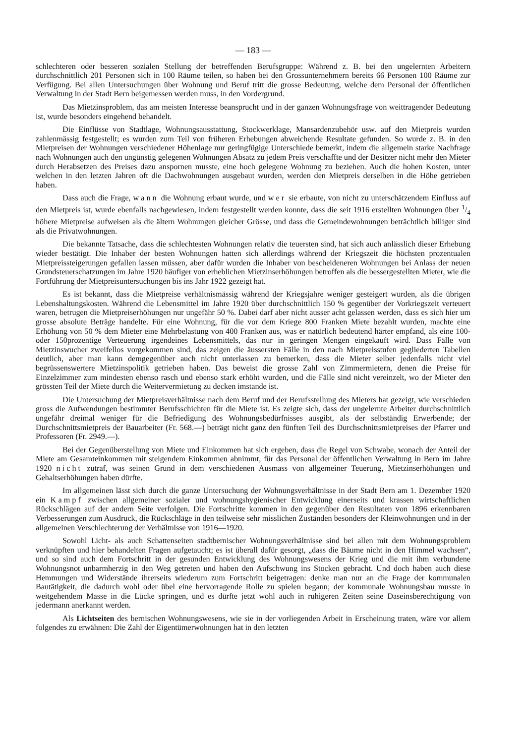— 183 —
schlechteren oder besseren sozialen Stellung der betreffenden Berufsgruppe: Während z. B. bei den ungelernten Arbeitern durchschnittlich 201 Personen sich in 100 Räume teilen, so haben bei den Grossunternehmern bereits 66 Personen 100 Räume zur Verfügung. Bei allen Untersuchungen über Wohnung und Beruf tritt die grosse Bedeutung, welche dem Personal der öffentlichen Verwaltung in der Stadt Bern beigemessen werden muss, in den Vordergrund.
Das Mietzinsproblem, das am meisten Interesse beansprucht und in der ganzen Wohnungsfrage von weittragender Bedeutung ist, wurde besonders eingehend behandelt.
Die Einflüsse von Stadtlage, Wohnungsausstattung, Stockwerklage, Mansardenzubehör usw. auf den Mietpreis wurden zahlenmässig festgestellt; es wurden zum Teil von früheren Erhebungen abweichende Resultate gefunden. So wurde z. B. in den Mietpreisen der Wohnungen verschiedener Höhenlage nur geringfügige Unterschiede bemerkt, indem die allgemein starke Nachfrage nach Wohnungen auch den ungünstig gelegenen Wohnungen Absatz zu jedem Preis verschaffte und der Besitzer nicht mehr den Mieter durch Herabsetzen des Preises dazu anspornen musste, eine hoch gelegene Wohnung zu beziehen. Auch die hohen Kosten, unter welchen in den letzten Jahren oft die Dachwohnungen ausgebaut wurden, werden den Mietpreis derselben in die Höhe getrieben haben.
Dass auch die Frage, wann die Wohnung erbaut wurde, und wer sie erbaute, von nicht zu unterschätzendem Einfluss auf den Mietpreis ist, wurde ebenfalls nachgewiesen, indem festgestellt werden konnte, dass die seit 1916 erstellten Wohnungen über 1/4 höhere Mietpreise aufweisen als die ältern Wohnungen gleicher Grösse, und dass die Gemeindewohnungen beträchtlich billiger sind als die Privatwohnungen.
Die bekannte Tatsache, dass die schlechtesten Wohnungen relativ die teuersten sind, hat sich auch anlässlich dieser Erhebung wieder bestätigt. Die Inhaber der besten Wohnungen hatten sich allerdings während der Kriegszeit die höchsten prozentualen Mietpreissteigerungen gefallen lassen müssen, aber dafür wurden die Inhaber von bescheideneren Wohnungen bei Anlass der neuen Grundsteuerschatzungen im Jahre 1920 häufiger von erheblichen Mietzinserhöhungen betroffen als die bessergestellten Mieter, wie die Fortführung der Mietpreisuntersuchungen bis ins Jahr 1922 gezeigt hat.
Es ist bekannt, dass die Mietpreise verhältnismässig während der Kriegsjahre weniger gesteigert wurden, als die übrigen Lebenshaltungskosten. Während die Lebensmittel im Jahre 1920 über durchschnittlich 150 % gegenüber der Vorkriegszeit verteuert waren, betrugen die Mietpreiserhöhungen nur ungefähr 50 %. Dabei darf aber nicht ausser acht gelassen werden, dass es sich hier um grosse absolute Beträge handelte. Für eine Wohnung, für die vor dem Kriege 800 Franken Miete bezahlt wurden, machte eine Erhöhung von 50 % dem Mieter eine Mehrbelastung von 400 Franken aus, was er natürlich bedeutend härter empfand, als eine 100- oder 150prozentige Verteuerung irgendeines Lebensmittels, das nur in geringen Mengen eingekauft wird. Dass Fälle von Mietzinswucher zweifellos vorgekommen sind, das zeigen die äussersten Fälle in den nach Mietpreisstufen gegliederten Tabellen deutlich, aber man kann demgegenüber auch nicht unterlassen zu bemerken, dass die Mieter selber jedenfalls nicht viel begrüssenswertere Mietzinspolitik getrieben haben. Das beweist die grosse Zahl von Zimmermietern, denen die Preise für Einzelzimmer zum mindesten ebenso rasch und ebenso stark erhöht wurden, und die Fälle sind nicht vereinzelt, wo der Mieter den grössten Teil der Miete durch die Weitervermietung zu decken imstande ist.
Die Untersuchung der Mietpreisverhältnisse nach dem Beruf und der Berufsstellung des Mieters hat gezeigt, wie verschieden gross die Aufwendungen bestimmter Berufsschichten für die Miete ist. Es zeigte sich, dass der ungelernte Arbeiter durchschnittlich ungefähr dreimal weniger für die Befriedigung des Wohnungsbedürfnisses ausgibt, als der selbständig Erwerbende; der Durchschnittsmietpreis der Bauarbeiter (Fr. 568.—) beträgt nicht ganz den fünften Teil des Durchschnittsmietpreises der Pfarrer und Professoren (Fr. 2949.—).
Bei der Gegenüberstellung von Miete und Einkommen hat sich ergeben, dass die Regel von Schwabe, wonach der Anteil der Miete am Gesamteinkommen mit steigendem Einkommen abnimmt, für das Personal der öffentlichen Verwaltung in Bern im Jahre 1920 nicht zutraf, was seinen Grund in dem verschiedenen Ausmass von allgemeiner Teuerung, Mietzinserhöhungen und Gehaltserhöhungen haben dürfte.
Im allgemeinen lässt sich durch die ganze Untersuchung der Wohnungsverhältnisse in der Stadt Bern am 1. Dezember 1920 ein Kampf zwischen allgemeiner sozialer und wohnungshygienischer Entwicklung einerseits und krassen wirtschaftlichen Rückschlägen auf der andern Seite verfolgen. Die Fortschritte kommen in den gegenüber den Resultaten von 1896 erkennbaren Verbesserungen zum Ausdruck, die Rückschläge in den teilweise sehr misslichen Zuständen besonders der Kleinwohnungen und in der allgemeinen Verschlechterung der Verhältnisse von 1916—1920.
Sowohl Licht- als auch Schattenseiten stadtbernischer Wohnungsverhältnisse sind bei allen mit dem Wohnungsproblem verknüpften und hier behandelten Fragen aufgetaucht; es ist überall dafür gesorgt, „dass die Bäume nicht in den Himmel wachsen“, und so sind auch dem Fortschritt in der gesunden Entwicklung des Wohnungswesens der Krieg und die mit ihm verbundene Wohnungsnot unbarmherzig in den Weg getreten und haben den Aufschwung ins Stocken gebracht. Und doch haben auch diese Hemmungen und Widerstände ihrerseits wiederum zum Fortschritt beigetragen: denke man nur an die Frage der kommunalen Bautätigkeit, die dadurch wohl oder übel eine hervorragende Rolle zu spielen begann; der kommunale Wohnungsbau musste in weitgehendem Masse in die Lücke springen, und es dürfte jetzt wohl auch in ruhigeren Zeiten seine Daseinsberechtigung von jedermann anerkannt werden.
Als Lichtseiten des bernischen Wohnungswesens, wie sie in der vorliegenden Arbeit in Erscheinung traten, wäre vor allem folgendes zu erwähnen: Die Zahl der Eigentümerwohnungen hat in den letzten